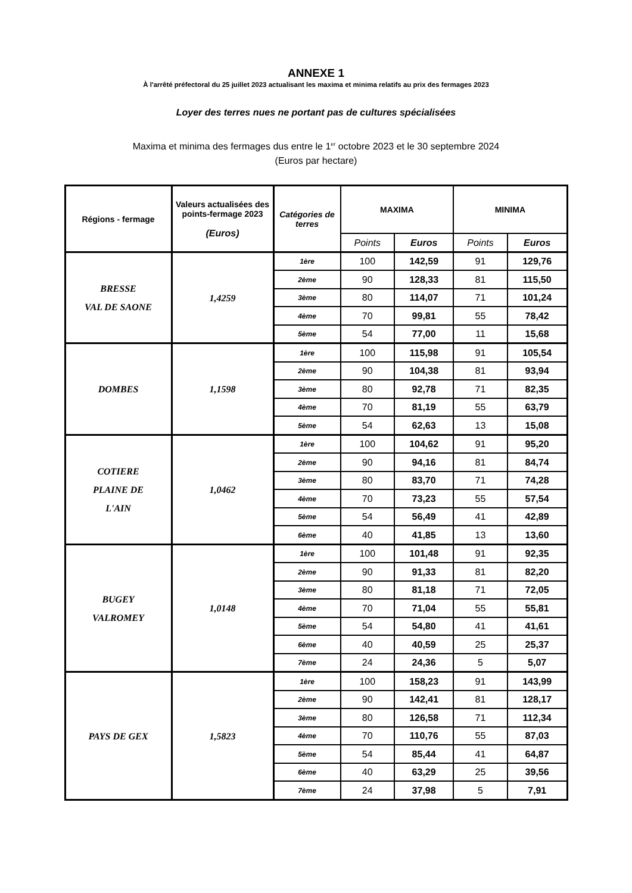ANNEXE 1
À l'arrêté préfectoral du 25 juillet 2023 actualisant les maxima et minima relatifs au prix des fermages 2023
Loyer des terres nues ne portant pas de cultures spécialisées
Maxima et minima des fermages dus entre le 1<sup>er</sup> octobre 2023 et le 30 septembre 2024
(Euros par hectare)
| Régions - fermage | Valeurs actualisées des points-fermage 2023 (Euros) | Catégories de terres | MAXIMA | | MINIMA | |
| --- | --- | --- | --- | --- | --- | --- |
| | | | Points | Euros | Points | Euros |
| BRESSE VAL DE SAONE | 1,4259 | 1ère | 100 | 142,59 | 91 | 129,76 |
| | | 2ème | 90 | 128,33 | 81 | 115,50 |
| | | 3ème | 80 | 114,07 | 71 | 101,24 |
| | | 4ème | 70 | 99,81 | 55 | 78,42 |
| | | 5ème | 54 | 77,00 | 11 | 15,68 |
| DOMBES | 1,1598 | 1ère | 100 | 115,98 | 91 | 105,54 |
| | | 2ème | 90 | 104,38 | 81 | 93,94 |
| | | 3ème | 80 | 92,78 | 71 | 82,35 |
| | | 4ème | 70 | 81,19 | 55 | 63,79 |
| | | 5ème | 54 | 62,63 | 13 | 15,08 |
| COTIERE PLAINE DE L'AIN | 1,0462 | 1ère | 100 | 104,62 | 91 | 95,20 |
| | | 2ème | 90 | 94,16 | 81 | 84,74 |
| | | 3ème | 80 | 83,70 | 71 | 74,28 |
| | | 4ème | 70 | 73,23 | 55 | 57,54 |
| | | 5ème | 54 | 56,49 | 41 | 42,89 |
| | | 6ème | 40 | 41,85 | 13 | 13,60 |
| BUGEY VALROMEY | 1,0148 | 1ère | 100 | 101,48 | 91 | 92,35 |
| | | 2ème | 90 | 91,33 | 81 | 82,20 |
| | | 3ème | 80 | 81,18 | 71 | 72,05 |
| | | 4ème | 70 | 71,04 | 55 | 55,81 |
| | | 5ème | 54 | 54,80 | 41 | 41,61 |
| | | 6ème | 40 | 40,59 | 25 | 25,37 |
| | | 7ème | 24 | 24,36 | 5 | 5,07 |
| PAYS DE GEX | 1,5823 | 1ère | 100 | 158,23 | 91 | 143,99 |
| | | 2ème | 90 | 142,41 | 81 | 128,17 |
| | | 3ème | 80 | 126,58 | 71 | 112,34 |
| | | 4ème | 70 | 110,76 | 55 | 87,03 |
| | | 5ème | 54 | 85,44 | 41 | 64,87 |
| | | 6ème | 40 | 63,29 | 25 | 39,56 |
| | | 7ème | 24 | 37,98 | 5 | 7,91 |